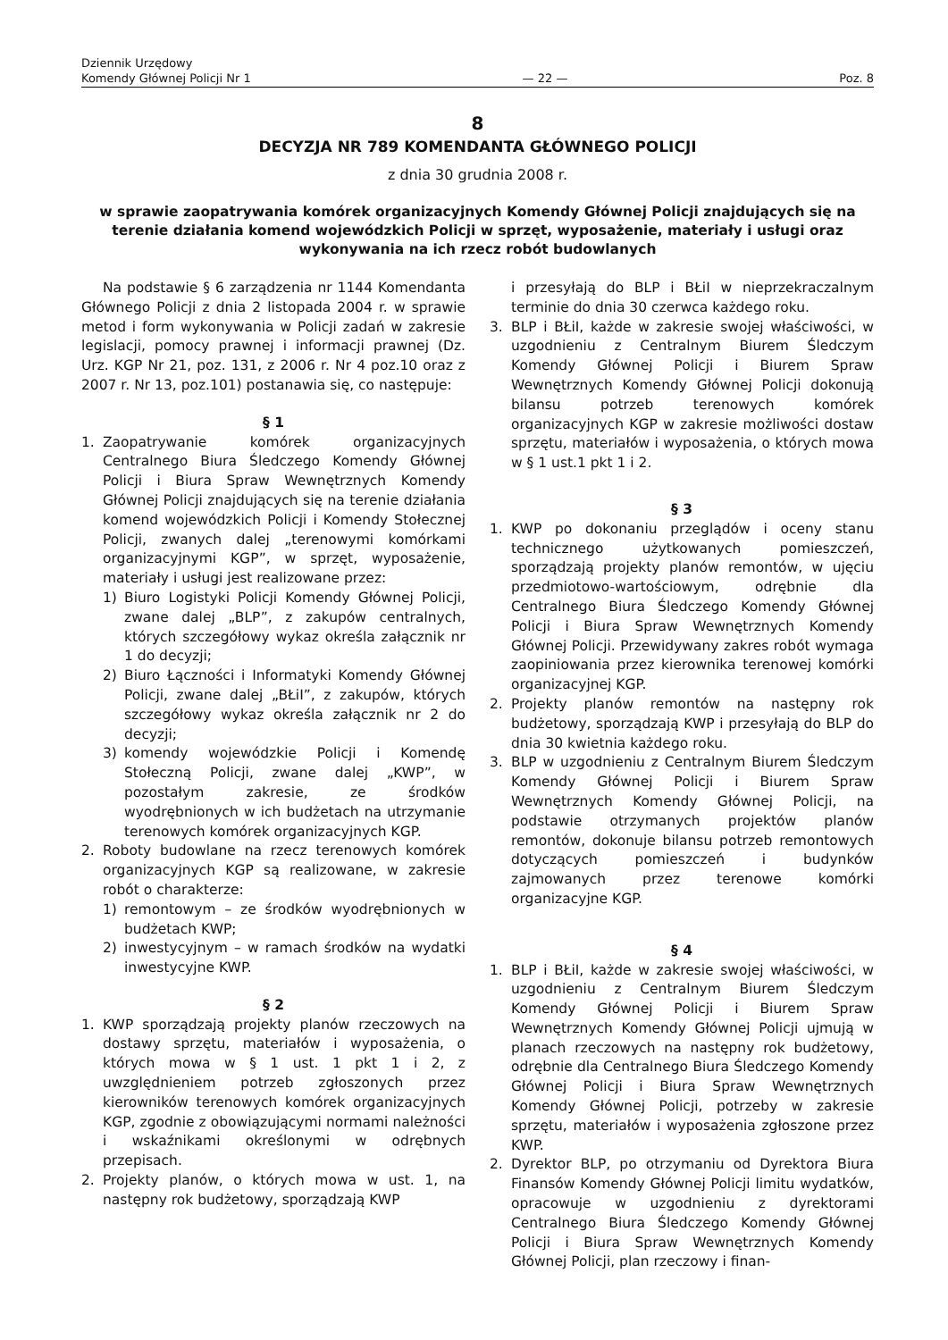Dziennik Urzędowy
Komendy Głównej Policji Nr 1
— 22 —
Poz. 8
8
DECYZJA NR 789 KOMENDANTA GŁÓWNEGO POLICJI
z dnia 30 grudnia 2008 r.
w sprawie zaopatrywania komórek organizacyjnych Komendy Głównej Policji znajdujących się na terenie działania komend wojewódzkich Policji w sprzęt, wyposażenie, materiały i usługi oraz wykonywania na ich rzecz robót budowlanych
Na podstawie § 6 zarządzenia nr 1144 Komendanta Głównego Policji z dnia 2 listopada 2004 r. w sprawie metod i form wykonywania w Policji zadań w zakresie legislacji, pomocy prawnej i informacji prawnej (Dz. Urz. KGP Nr 21, poz. 131, z 2006 r. Nr 4 poz.10 oraz z 2007 r. Nr 13, poz.101) postanawia się, co następuje:
§ 1
1. Zaopatrywanie komórek organizacyjnych Centralnego Biura Śledczego Komendy Głównej Policji i Biura Spraw Wewnętrznych Komendy Głównej Policji znajdujących się na terenie działania komend wojewódzkich Policji i Komendy Stołecznej Policji, zwanych dalej „terenowymi komórkami organizacyjnymi KGP”, w sprzęt, wyposażenie, materiały i usługi jest realizowane przez:
1) Biuro Logistyki Policji Komendy Głównej Policji, zwane dalej „BLP”, z zakupów centralnych, których szczegółowy wykaz określa załącznik nr 1 do decyzji;
2) Biuro Łączności i Informatyki Komendy Głównej Policji, zwane dalej „BŁiI”, z zakupów, których szczegółowy wykaz określa załącznik nr 2 do decyzji;
3) komendy wojewódzkie Policji i Komendę Stołeczną Policji, zwane dalej „KWP”, w pozostałym zakresie, ze środków wyodrębnionych w ich budżetach na utrzymanie terenowych komórek organizacyjnych KGP.
2. Roboty budowlane na rzecz terenowych komórek organizacyjnych KGP są realizowane, w zakresie robót o charakterze:
1) remontowym – ze środków wyodrębnionych w budżetach KWP;
2) inwestycyjnym – w ramach środków na wydatki inwestycyjne KWP.
§ 2
1. KWP sporządzają projekty planów rzeczowych na dostawy sprzętu, materiałów i wyposażenia, o których mowa w § 1 ust. 1 pkt 1 i 2, z uwzględnieniem potrzeb zgłoszonych przez kierowników terenowych komórek organizacyjnych KGP, zgodnie z obowiązującymi normami należności i wskaźnikami określonymi w odrębnych przepisach.
2. Projekty planów, o których mowa w ust. 1, na następny rok budżetowy, sporządzają KWP
i przesyłają do BLP i BŁiI w nieprzekraczalnym terminie do dnia 30 czerwca każdego roku.
3. BLP i BŁiI, każde w zakresie swojej właściwości, w uzgodnieniu z Centralnym Biurem Śledczym Komendy Głównej Policji i Biurem Spraw Wewnętrznych Komendy Głównej Policji dokonują bilansu potrzeb terenowych komórek organizacyjnych KGP w zakresie możliwości dostaw sprzętu, materiałów i wyposażenia, o których mowa w § 1 ust.1 pkt 1 i 2.
§ 3
1. KWP po dokonaniu przeglądów i oceny stanu technicznego użytkowanych pomieszczeń, sporządzają projekty planów remontów, w ujęciu przedmiotowo-wartościowym, odrębnie dla Centralnego Biura Śledczego Komendy Głównej Policji i Biura Spraw Wewnętrznych Komendy Głównej Policji. Przewidywany zakres robót wymaga zaopiniowania przez kierownika terenowej komórki organizacyjnej KGP.
2. Projekty planów remontów na następny rok budżetowy, sporządzają KWP i przesyłają do BLP do dnia 30 kwietnia każdego roku.
3. BLP w uzgodnieniu z Centralnym Biurem Śledczym Komendy Głównej Policji i Biurem Spraw Wewnętrznych Komendy Głównej Policji, na podstawie otrzymanych projektów planów remontów, dokonuje bilansu potrzeb remontowych dotyczących pomieszczeń i budynków zajmowanych przez terenowe komórki organizacyjne KGP.
§ 4
1. BLP i BŁiI, każde w zakresie swojej właściwości, w uzgodnieniu z Centralnym Biurem Śledczym Komendy Głównej Policji i Biurem Spraw Wewnętrznych Komendy Głównej Policji ujmują w planach rzeczowych na następny rok budżetowy, odrębnie dla Centralnego Biura Śledczego Komendy Głównej Policji i Biura Spraw Wewnętrznych Komendy Głównej Policji, potrzeby w zakresie sprzętu, materiałów i wyposażenia zgłoszone przez KWP.
2. Dyrektor BLP, po otrzymaniu od Dyrektora Biura Finansów Komendy Głównej Policji limitu wydatków, opracowuje w uzgodnieniu z dyrektorami Centralnego Biura Śledczego Komendy Głównej Policji i Biura Spraw Wewnętrznych Komendy Głównej Policji, plan rzeczowy i finan-